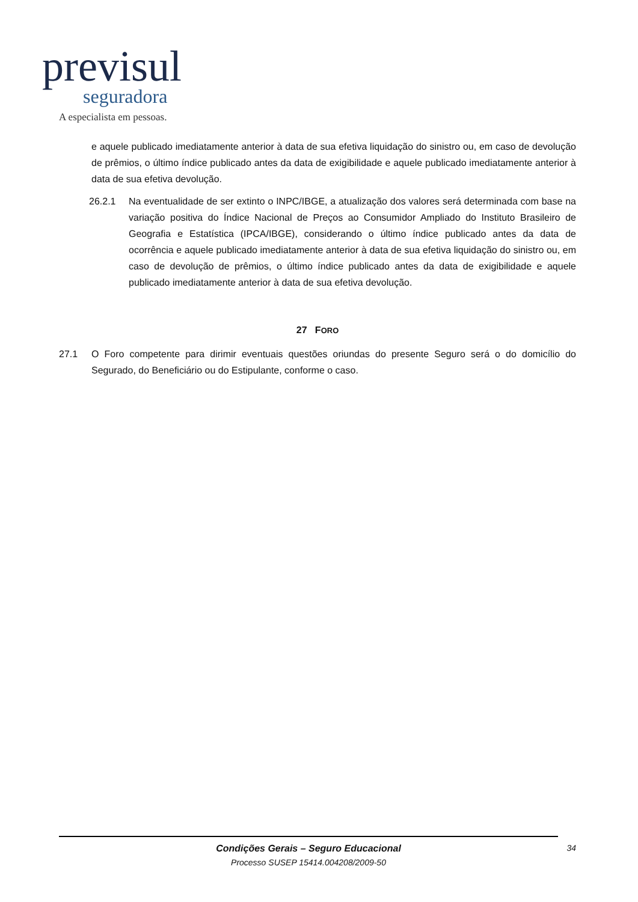previsul
seguradora
A especialista em pessoas.
e aquele publicado imediatamente anterior à data de sua efetiva liquidação do sinistro ou, em caso de devolução de prêmios, o último índice publicado antes da data de exigibilidade e aquele publicado imediatamente anterior à data de sua efetiva devolução.
26.2.1 Na eventualidade de ser extinto o INPC/IBGE, a atualização dos valores será determinada com base na variação positiva do Índice Nacional de Preços ao Consumidor Ampliado do Instituto Brasileiro de Geografia e Estatística (IPCA/IBGE), considerando o último índice publicado antes da data de ocorrência e aquele publicado imediatamente anterior à data de sua efetiva liquidação do sinistro ou, em caso de devolução de prêmios, o último índice publicado antes da data de exigibilidade e aquele publicado imediatamente anterior à data de sua efetiva devolução.
27 FORO
27.1 O Foro competente para dirimir eventuais questões oriundas do presente Seguro será o do domicílio do Segurado, do Beneficiário ou do Estipulante, conforme o caso.
Condições Gerais – Seguro Educacional
Processo SUSEP 15414.004208/2009-50
34